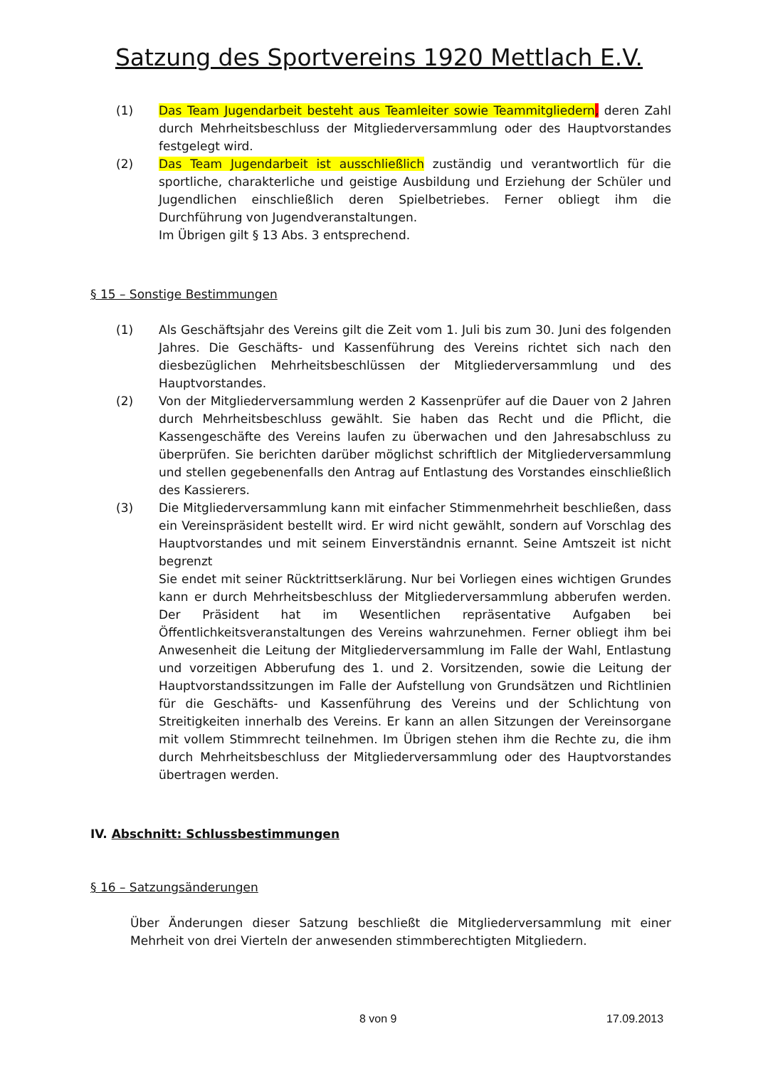Satzung des Sportvereins 1920 Mettlach E.V.
(1) Das Team Jugendarbeit besteht aus Teamleiter sowie Teammitgliedern, deren Zahl durch Mehrheitsbeschluss der Mitgliederversammlung oder des Hauptvorstandes festgelegt wird.
(2) Das Team Jugendarbeit ist ausschließlich zuständig und verantwortlich für die sportliche, charakterliche und geistige Ausbildung und Erziehung der Schüler und Jugendlichen einschließlich deren Spielbetriebes. Ferner obliegt ihm die Durchführung von Jugendveranstaltungen.
Im Übrigen gilt § 13 Abs. 3 entsprechend.
§ 15 – Sonstige Bestimmungen
(1) Als Geschäftsjahr des Vereins gilt die Zeit vom 1. Juli bis zum 30. Juni des folgenden Jahres. Die Geschäfts- und Kassenführung des Vereins richtet sich nach den diesbezüglichen Mehrheitsbeschlüssen der Mitgliederversammlung und des Hauptvorstandes.
(2) Von der Mitgliederversammlung werden 2 Kassenprüfer auf die Dauer von 2 Jahren durch Mehrheitsbeschluss gewählt. Sie haben das Recht und die Pflicht, die Kassengeschäfte des Vereins laufen zu überwachen und den Jahresabschluss zu überprüfen. Sie berichten darüber möglichst schriftlich der Mitgliederversammlung und stellen gegebenenfalls den Antrag auf Entlastung des Vorstandes einschließlich des Kassierers.
(3) Die Mitgliederversammlung kann mit einfacher Stimmenmehrheit beschließen, dass ein Vereinspräsident bestellt wird. Er wird nicht gewählt, sondern auf Vorschlag des Hauptvorstandes und mit seinem Einverständnis ernannt. Seine Amtszeit ist nicht begrenzt
Sie endet mit seiner Rücktrittserklärung. Nur bei Vorliegen eines wichtigen Grundes kann er durch Mehrheitsbeschluss der Mitgliederversammlung abberufen werden. Der Präsident hat im Wesentlichen repräsentative Aufgaben bei Öffentlichkeitsveranstaltungen des Vereins wahrzunehmen. Ferner obliegt ihm bei Anwesenheit die Leitung der Mitgliederversammlung im Falle der Wahl, Entlastung und vorzeitigen Abberufung des 1. und 2. Vorsitzenden, sowie die Leitung der Hauptvorstandssitzungen im Falle der Aufstellung von Grundsätzen und Richtlinien für die Geschäfts- und Kassenführung des Vereins und der Schlichtung von Streitigkeiten innerhalb des Vereins. Er kann an allen Sitzungen der Vereinsorgane mit vollem Stimmrecht teilnehmen. Im Übrigen stehen ihm die Rechte zu, die ihm durch Mehrheitsbeschluss der Mitgliederversammlung oder des Hauptvorstandes übertragen werden.
IV. Abschnitt: Schlussbestimmungen
§ 16 – Satzungsänderungen
Über Änderungen dieser Satzung beschließt die Mitgliederversammlung mit einer Mehrheit von drei Vierteln der anwesenden stimmberechtigten Mitgliedern.
8 von 9 17.09.2013